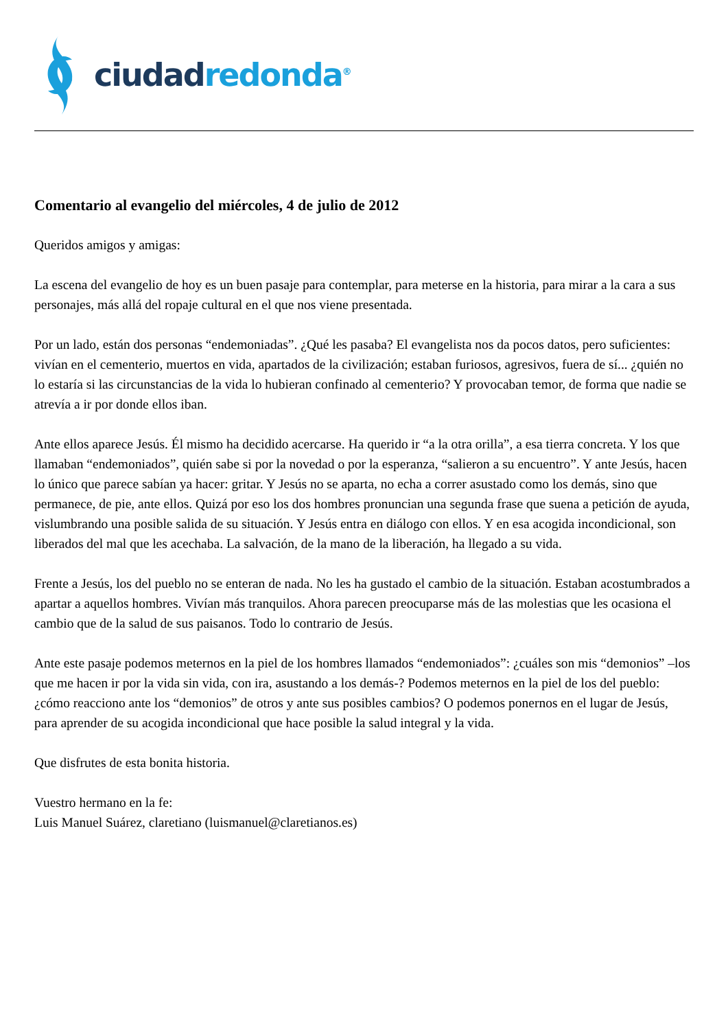ciudad redonda<sup>®</sup>
Comentario al evangelio del miércoles, 4 de julio de 2012
Queridos amigos y amigas:
La escena del evangelio de hoy es un buen pasaje para contemplar, para meterse en la historia, para mirar a la cara a sus personajes, más allá del ropaje cultural en el que nos viene presentada.
Por un lado, están dos personas “endemoniadas”. ¿Qué les pasaba? El evangelista nos da pocos datos, pero suficientes: vivían en el cementerio, muertos en vida, apartados de la civilización; estaban furiosos, agresivos, fuera de sí... ¿quién no lo estaría si las circunstancias de la vida lo hubieran confinado al cementerio? Y provocaban temor, de forma que nadie se atrevía a ir por donde ellos iban.
Ante ellos aparece Jesús. Él mismo ha decidido acercarse. Ha querido ir “a la otra orilla”, a esa tierra concreta. Y los que llamaban “endemoniados”, quién sabe si por la novedad o por la esperanza, “salieron a su encuentro”. Y ante Jesús, hacen lo único que parece sabían ya hacer: gritar. Y Jesús no se aparta, no echa a correr asustado como los demás, sino que permanece, de pie, ante ellos. Quizá por eso los dos hombres pronuncian una segunda frase que suena a petición de ayuda, vislumbrando una posible salida de su situación. Y Jesús entra en diálogo con ellos. Y en esa acogida incondicional, son liberados del mal que les acechaba. La salvación, de la mano de la liberación, ha llegado a su vida.
Frente a Jesús, los del pueblo no se enteran de nada. No les ha gustado el cambio de la situación. Estaban acostumbrados a apartar a aquellos hombres. Vivían más tranquilos. Ahora parecen preocuparse más de las molestias que les ocasiona el cambio que de la salud de sus paisanos. Todo lo contrario de Jesús.
Ante este pasaje podemos meternos en la piel de los hombres llamados “endemoniados”: ¿cuáles son mis “demonios” –los que me hacen ir por la vida sin vida, con ira, asustando a los demás-? Podemos meternos en la piel de los del pueblo: ¿cómo reacciono ante los “demonios” de otros y ante sus posibles cambios? O podemos ponernos en el lugar de Jesús, para aprender de su acogida incondicional que hace posible la salud integral y la vida.
Que disfrutes de esta bonita historia.
Vuestro hermano en la fe:
Luis Manuel Suárez, claretiano (luismanuel@claretianos.es)